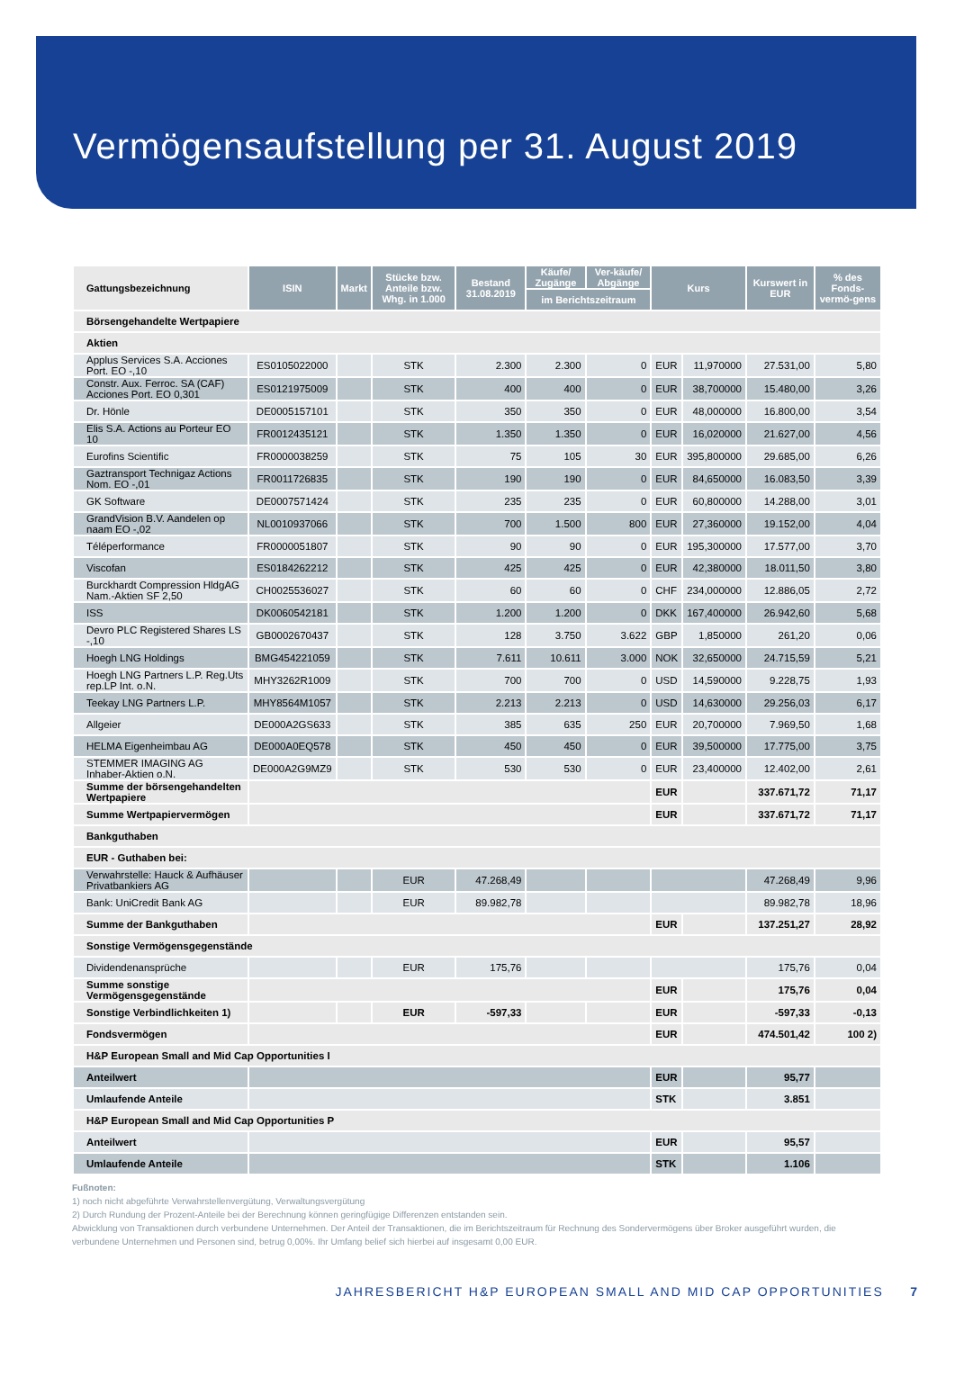Vermögensaufstellung per 31. August 2019
| Gattungsbezeichnung | ISIN | Markt | Stücke bzw. Anteile bzw. Whg. in 1.000 | Bestand 31.08.2019 | Käufe/ Zugänge | Ver-käufe/ Abgänge | Kurs | | Kurswert in EUR | % des Fonds-vermö-gens |
| --- | --- | --- | --- | --- | --- | --- | --- | --- | --- | --- |
| | | | | | im Berichtszeitraum | | | | | |
| Börsengehandelte Wertpapiere | | | | | | | | | | |
| Aktien | | | | | | | | | | |
| Applus Services S.A. Acciones Port. EO -,10 | ES0105022000 | | STK | 2.300 | 2.300 | 0 | EUR | 11,970000 | 27.531,00 | 5,80 |
| Constr. Aux. Ferroc. SA (CAF) Acciones Port. EO 0,301 | ES0121975009 | | STK | 400 | 400 | 0 | EUR | 38,700000 | 15.480,00 | 3,26 |
| Dr. Hönle | DE0005157101 | | STK | 350 | 350 | 0 | EUR | 48,000000 | 16.800,00 | 3,54 |
| Elis S.A. Actions au Porteur EO 10 | FR0012435121 | | STK | 1.350 | 1.350 | 0 | EUR | 16,020000 | 21.627,00 | 4,56 |
| Eurofins Scientific | FR0000038259 | | STK | 75 | 105 | 30 | EUR | 395,800000 | 29.685,00 | 6,26 |
| Gaztransport Technigaz Actions Nom. EO -,01 | FR0011726835 | | STK | 190 | 190 | 0 | EUR | 84,650000 | 16.083,50 | 3,39 |
| GK Software | DE0007571424 | | STK | 235 | 235 | 0 | EUR | 60,800000 | 14.288,00 | 3,01 |
| GrandVision B.V. Aandelen op naam EO -,02 | NL0010937066 | | STK | 700 | 1.500 | 800 | EUR | 27,360000 | 19.152,00 | 4,04 |
| Téléperformance | FR0000051807 | | STK | 90 | 90 | 0 | EUR | 195,300000 | 17.577,00 | 3,70 |
| Viscofan | ES0184262212 | | STK | 425 | 425 | 0 | EUR | 42,380000 | 18.011,50 | 3,80 |
| Burckhardt Compression HldgAG Nam.-Aktien SF 2,50 | CH0025536027 | | STK | 60 | 60 | 0 | CHF | 234,000000 | 12.886,05 | 2,72 |
| ISS | DK0060542181 | | STK | 1.200 | 1.200 | 0 | DKK | 167,400000 | 26.942,60 | 5,68 |
| Devro PLC Registered Shares LS -,10 | GB0002670437 | | STK | 128 | 3.750 | 3.622 | GBP | 1,850000 | 261,20 | 0,06 |
| Hoegh LNG Holdings | BMG454221059 | | STK | 7.611 | 10.611 | 3.000 | NOK | 32,650000 | 24.715,59 | 5,21 |
| Hoegh LNG Partners L.P. Reg.Uts rep.LP Int. o.N. | MHY3262R1009 | | STK | 700 | 700 | 0 | USD | 14,590000 | 9.228,75 | 1,93 |
| Teekay LNG Partners L.P. | MHY8564M1057 | | STK | 2.213 | 2.213 | 0 | USD | 14,630000 | 29.256,03 | 6,17 |
| Allgeier | DE000A2GS633 | | STK | 385 | 635 | 250 | EUR | 20,700000 | 7.969,50 | 1,68 |
| HELMA Eigenheimbau AG | DE000A0EQ578 | | STK | 450 | 450 | 0 | EUR | 39,500000 | 17.775,00 | 3,75 |
| STEMMER IMAGING AG Inhaber-Aktien o.N. | DE000A2G9MZ9 | | STK | 530 | 530 | 0 | EUR | 23,400000 | 12.402,00 | 2,61 |
| Summe der börsengehandelten Wertpapiere | | | | | | | EUR | | 337.671,72 | 71,17 |
| Summe Wertpapiervermögen | | | | | | | EUR | | 337.671,72 | 71,17 |
| Bankguthaben | | | | | | | | | | |
| EUR - Guthaben bei: | | | | | | | | | | |
| Verwahrstelle: Hauck & Aufhäuser Privatbankiers AG | | | EUR | 47.268,49 | | | | | 47.268,49 | 9,96 |
| Bank: UniCredit Bank AG | | | EUR | 89.982,78 | | | | | 89.982,78 | 18,96 |
| Summe der Bankguthaben | | | | | | | EUR | | 137.251,27 | 28,92 |
| Sonstige Vermögensgegenstände | | | | | | | | | | |
| Dividendenansprüche | | | EUR | 175,76 | | | | | 175,76 | 0,04 |
| Summe sonstige Vermögensgegenstände | | | | | | | EUR | | 175,76 | 0,04 |
| Sonstige Verbindlichkeiten 1) | | | EUR | -597,33 | | | EUR | | -597,33 | -0,13 |
| Fondsvermögen | | | | | | | EUR | | 474.501,42 | 100 2) |
| H&P European Small and Mid Cap Opportunities I | | | | | | | | | | |
| Anteilwert | | | | | | | EUR | | 95,77 | |
| Umlaufende Anteile | | | | | | | STK | | 3.851 | |
| H&P European Small and Mid Cap Opportunities P | | | | | | | | | | |
| Anteilwert | | | | | | | EUR | | 95,57 | |
| Umlaufende Anteile | | | | | | | STK | | 1.106 | |
Fußnoten:
1) noch nicht abgeführte Verwahrstellenvergütung, Verwaltungsvergütung
2) Durch Rundung der Prozent-Anteile bei der Berechnung können geringfügige Differenzen entstanden sein.
Abwicklung von Transaktionen durch verbundene Unternehmen. Der Anteil der Transaktionen, die im Berichtszeitraum für Rechnung des Sondervermögens über Broker ausgeführt wurden, die verbundene Unternehmen und Personen sind, betrug 0,00%. Ihr Umfang belief sich hierbei auf insgesamt 0,00 EUR.
JAHRESBERICHT H&P EUROPEAN SMALL AND MID CAP OPPORTUNITIES 7